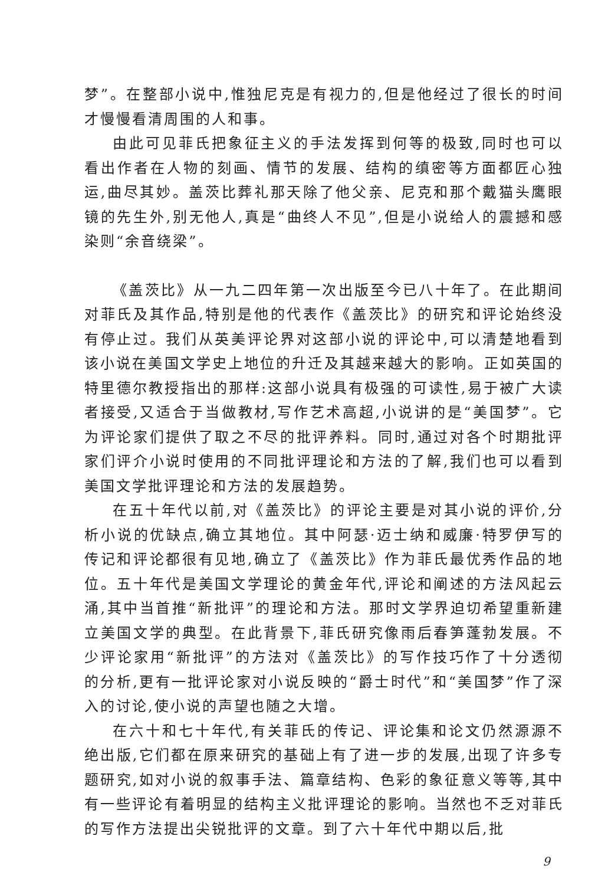梦”。在整部小说中,惟独尼克是有视力的,但是他经过了很长的时间才慢慢看清周围的人和事。
由此可见菲氏把象征主义的手法发挥到何等的极致,同时也可以看出作者在人物的刻画、情节的发展、结构的缜密等方面都匠心独运,曲尽其妙。盖茨比葬礼那天除了他父亲、尼克和那个戴猫头鹰眼镜的先生外,别无他人,真是“曲终人不见”,但是小说给人的震撼和感染则“余音绕梁”。
《盖茨比》从一九二四年第一次出版至今已八十年了。在此期间对菲氏及其作品,特别是他的代表作《盖茨比》的研究和评论始终没有停止过。我们从英美评论界对这部小说的评论中,可以清楚地看到该小说在美国文学史上地位的升迁及其越来越大的影响。正如英国的特里德尔教授指出的那样:这部小说具有极强的可读性,易于被广大读者接受,又适合于当做教材,写作艺术高超,小说讲的是“美国梦”。它为评论家们提供了取之不尽的批评养料。同时,通过对各个时期批评家们评介小说时使用的不同批评理论和方法的了解,我们也可以看到美国文学批评理论和方法的发展趋势。
在五十年代以前,对《盖茨比》的评论主要是对其小说的评价,分析小说的优缺点,确立其地位。其中阿瑟·迈士纳和威廉·特罗伊写的传记和评论都很有见地,确立了《盖茨比》作为菲氏最优秀作品的地位。五十年代是美国文学理论的黄金年代,评论和阐述的方法风起云涌,其中当首推“新批评”的理论和方法。那时文学界迫切希望重新建立美国文学的典型。在此背景下,菲氏研究像雨后春笋蓬勃发展。不少评论家用“新批评”的方法对《盖茨比》的写作技巧作了十分透彻的分析,更有一批评论家对小说反映的“爵士时代”和“美国梦”作了深入的讨论,使小说的声望也随之大增。
在六十和七十年代,有关菲氏的传记、评论集和论文仍然源源不绝出版,它们都在原来研究的基础上有了进一步的发展,出现了许多专题研究,如对小说的叙事手法、篇章结构、色彩的象征意义等等,其中有一些评论有着明显的结构主义批评理论的影响。当然也不乏对菲氏的写作方法提出尖锐批评的文章。到了六十年代中期以后,批
9